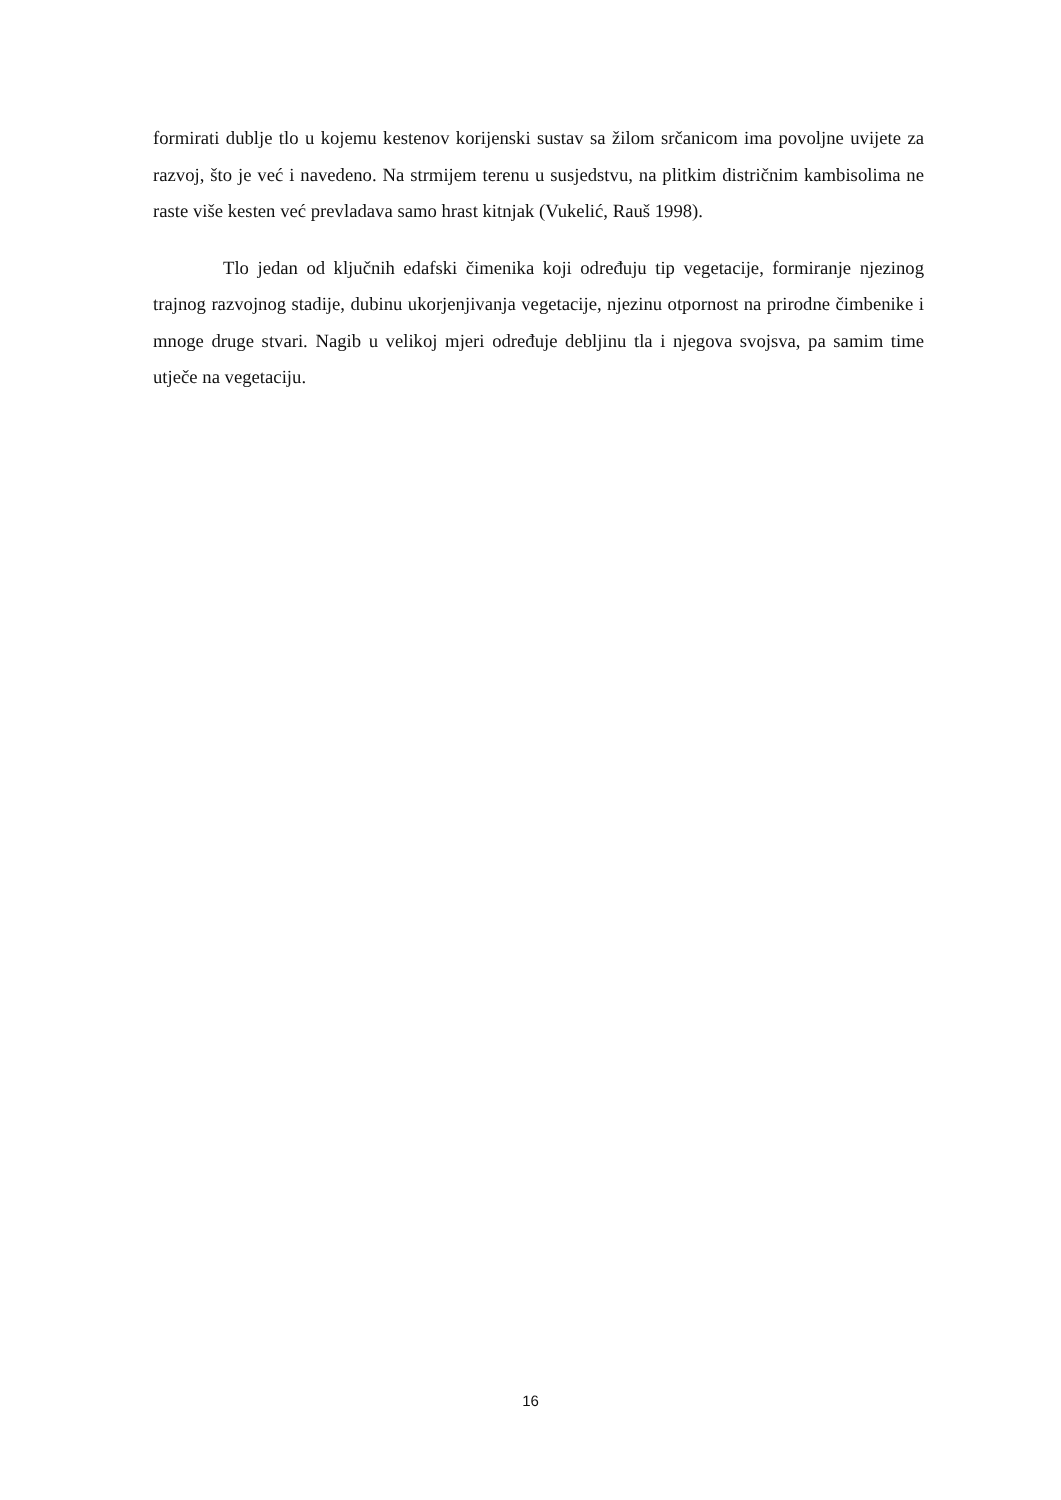formirati dublje tlo u kojemu kestenov korijenski sustav sa žilom srčanicom ima povoljne uvijete za razvoj, što je već i navedeno. Na strmijem terenu u susjedstvu, na plitkim distričnim kambisolima ne raste više kesten već prevladava samo hrast kitnjak (Vukelić, Rauš 1998).
Tlo jedan od ključnih edafski čimenika koji određuju tip vegetacije, formiranje njezinog trajnog razvojnog stadije, dubinu ukorjenjivanja vegetacije, njezinu otpornost na prirodne čimbenike i mnoge druge stvari. Nagib u velikoj mjeri određuje debljinu tla i njegova svojsva, pa samim time utječe na vegetaciju.
16